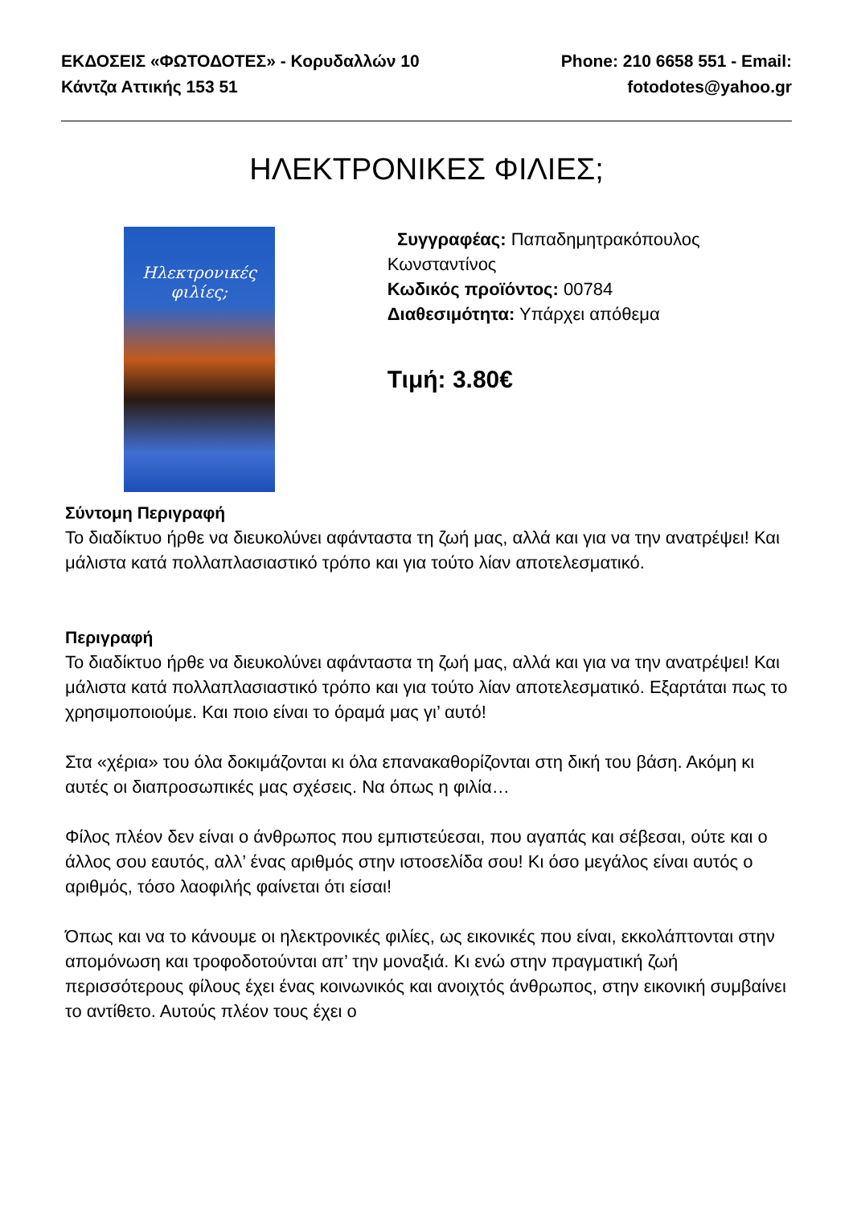ΕΚΔΟΣΕΙΣ «ΦΩΤΟΔΟΤΕΣ» - Κορυδαλλών 10 Κάντζα Αττικής 153 51
Phone: 210 6658 551 - Email: fotodotes@yahoo.gr
ΗΛΕΚΤΡΟΝΙΚΕΣ ΦΙΛΙΕΣ;
Ηλεκτρονικές φιλίες;
Συγγραφέας: Παπαδημητρακόπουλος Κωνσταντίνος
Κωδικός προϊόντος: 00784
Διαθεσιμότητα: Υπάρχει απόθεμα
Τιμή: 3.80€
Σύντομη Περιγραφή
Το διαδίκτυο ήρθε να διευκολύνει αφάνταστα τη ζωή μας, αλλά και για να την ανατρέψει! Και μάλιστα κατά πολλαπλασιαστικό τρόπο και για τούτο λίαν αποτελεσματικό.
Περιγραφή
Το διαδίκτυο ήρθε να διευκολύνει αφάνταστα τη ζωή μας, αλλά και για να την ανατρέψει! Και μάλιστα κατά πολλαπλασιαστικό τρόπο και για τούτο λίαν αποτελεσματικό. Εξαρτάται πως το χρησιμοποιούμε. Και ποιο είναι το όραμά μας γι’ αυτό!
Στα «χέρια» του όλα δοκιμάζονται κι όλα επανακαθορίζονται στη δική του βάση. Ακόμη κι αυτές οι διαπροσωπικές μας σχέσεις. Να όπως η φιλία…
Φίλος πλέον δεν είναι ο άνθρωπος που εμπιστεύεσαι, που αγαπάς και σέβεσαι, ούτε και ο άλλος σου εαυτός, αλλ’ ένας αριθμός στην ιστοσελίδα σου! Κι όσο μεγάλος είναι αυτός ο αριθμός, τόσο λαοφιλής φαίνεται ότι είσαι!
Όπως και να το κάνουμε οι ηλεκτρονικές φιλίες, ως εικονικές που είναι, εκκολάπτονται στην απομόνωση και τροφοδοτούνται απ’ την μοναξιά. Κι ενώ στην πραγματική ζωή περισσότερους φίλους έχει ένας κοινωνικός και ανοιχτός άνθρωπος, στην εικονική συμβαίνει το αντίθετο. Αυτούς πλέον τους έχει ο